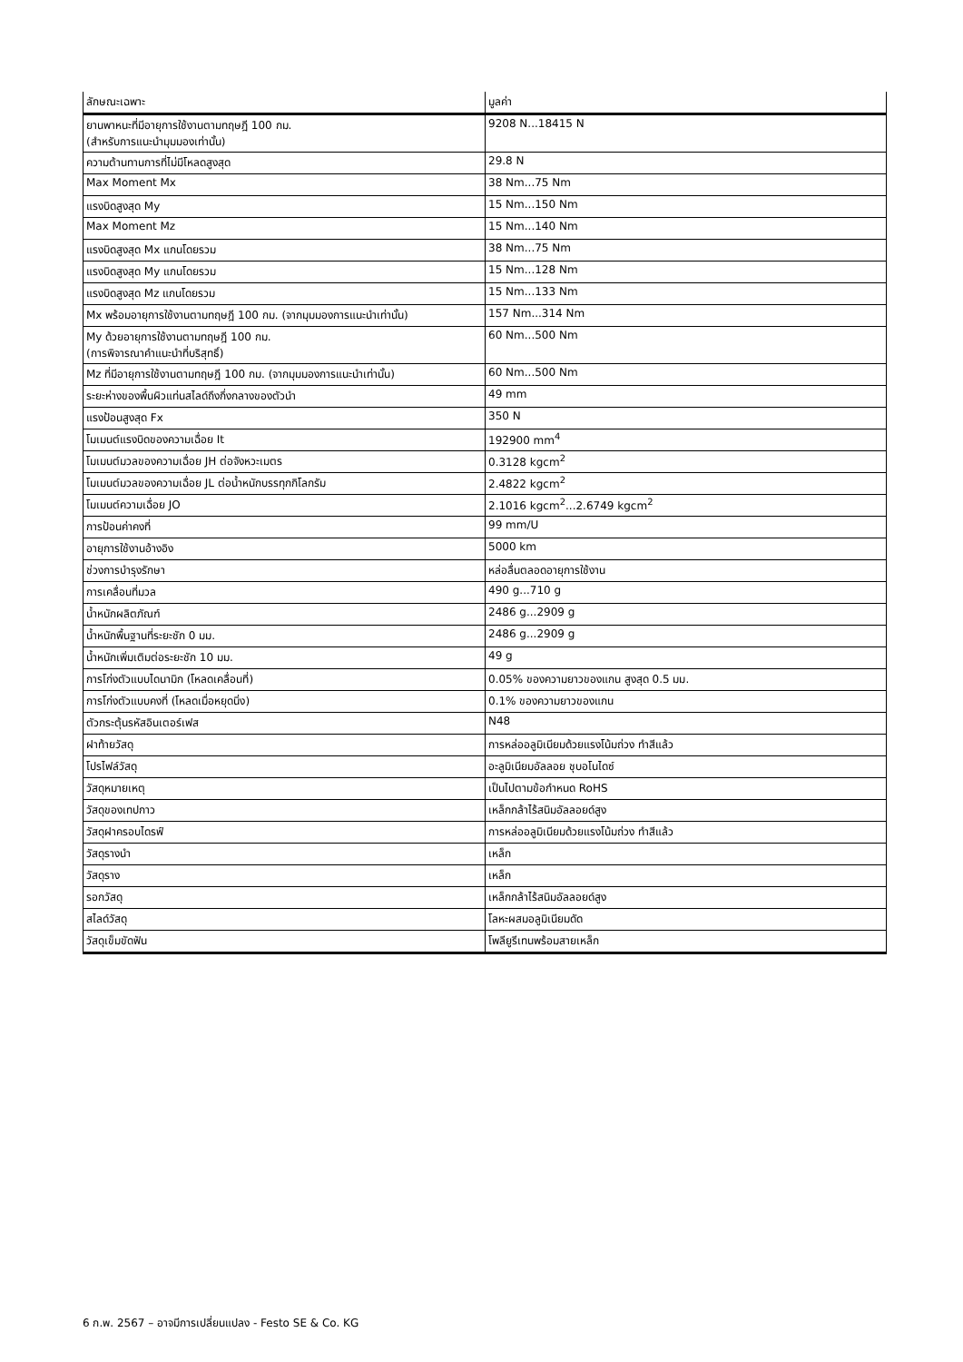| ลักษณะเฉพาะ | มูลค่า |
| --- | --- |
| ยานพาหนะที่มีอายุการใช้งานตามทฤษฎี 100 กม. (สำหรับการแนะนำมุมมองเท่านั้น) | 9208 N...18415 N |
| ความต้านทานการที่ไม่มีโหลดสูงสุด | 29.8 N |
| Max Moment Mx | 38 Nm...75 Nm |
| แรงบิดสูงสุด My | 15 Nm...150 Nm |
| Max Moment Mz | 15 Nm...140 Nm |
| แรงบิดสูงสุด Mx แกนโดยรวม | 38 Nm...75 Nm |
| แรงบิดสูงสุด My แกนโดยรวม | 15 Nm...128 Nm |
| แรงบิดสูงสุด Mz แกนโดยรวม | 15 Nm...133 Nm |
| Mx พร้อมอายุการใช้งานตามทฤษฎี 100 กม. (จากมุมมองการแนะนำเท่านั้น) | 157 Nm...314 Nm |
| My ด้วยอายุการใช้งานตามทฤษฎี 100 กม. (การพิจารณาคำแนะนำที่บริสุทธิ์) | 60 Nm...500 Nm |
| Mz ที่มีอายุการใช้งานตามทฤษฎี 100 กม. (จากมุมมองการแนะนำเท่านั้น) | 60 Nm...500 Nm |
| ระยะห่างของพื้นผิวแท่นสไลด์ถึงกึ่งกลางของตัวนำ | 49 mm |
| แรงป้อนสูงสุด Fx | 350 N |
| โมเมนต์แรงบิดของความเฉื่อย It | 192900 mm<sup>4</sup> |
| โมเมนต์มวลของความเฉื่อย JH ต่อจังหวะเมตร | 0.3128 kgcm<sup>2</sup> |
| โมเมนต์มวลของความเฉื่อย JL ต่อน้ำหนักบรรทุกกิโลกรัม | 2.4822 kgcm<sup>2</sup> |
| โมเมนต์ความเฉื่อย JO | 2.1016 kgcm<sup>2</sup>...2.6749 kgcm<sup>2</sup> |
| การป้อนค่าคงที่ | 99 mm/U |
| อายุการใช้งานอ้างอิง | 5000 km |
| ช่วงการบำรุงรักษา | หล่อลื่นตลอดอายุการใช้งาน |
| การเคลื่อนที่มวล | 490 g...710 g |
| น้ำหนักผลิตภัณฑ์ | 2486 g...2909 g |
| น้ำหนักพื้นฐานที่ระยะชัก 0 มม. | 2486 g...2909 g |
| น้ำหนักเพิ่มเติมต่อระยะชัก 10 มม. | 49 g |
| การโก่งตัวแบบไดนามิก (โหลดเคลื่อนที่) | 0.05% ของความยาวของแกน สูงสุด 0.5 มม. |
| การโก่งตัวแบบคงที่ (โหลดเมื่อหยุดนิ่ง) | 0.1% ของความยาวของแกน |
| ตัวกระตุ้นรหัสอินเตอร์เฟส | N48 |
| ฝาท้ายวัสดุ | การหล่ออลูมิเนียมด้วยแรงโน้มถ่วง ทำสีแล้ว |
| โปรไฟล์วัสดุ | อะลูมิเนียมอัลลอย ชุบอโนไดซ์ |
| วัสดุหมายเหตุ | เป็นไปตามข้อกำหนด RoHS |
| วัสดุของเทปกาว | เหล็กกล้าไร้สนิมอัลลอยด์สูง |
| วัสดุฝาครอบไดรฟ์ | การหล่ออลูมิเนียมด้วยแรงโน้มถ่วง ทำสีแล้ว |
| วัสดุรางนำ | เหล็ก |
| วัสดุราง | เหล็ก |
| รอกวัสดุ | เหล็กกล้าไร้สนิมอัลลอยด์สูง |
| สไลด์วัสดุ | โลหะผสมอลูมิเนียมดัด |
| วัสดุเข็มขัดฟัน | โพลียูรีเทนพร้อมสายเหล็ก |
6 ก.พ. 2567 – อาจมีการเปลี่ยนแปลง - Festo SE & Co. KG